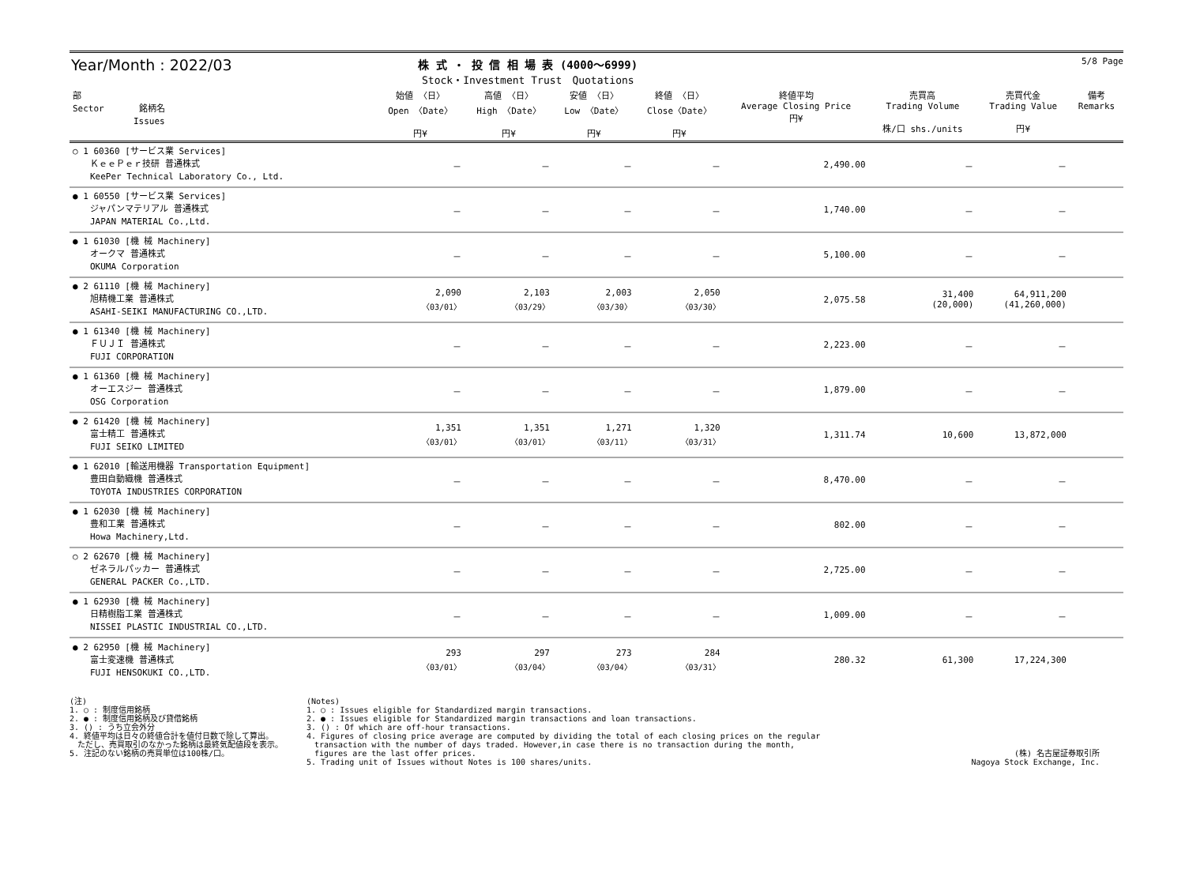Year/Month : 2022/03
株 式 ・ 投 信 相 場 表 (4000～6999)
Stock・Investment Trust　Quotations
5/8 Page
| 部 Sector 銘柄名 Issues | 始値 〈日〉 Open 〈Date〉 円¥ | 高値 〈日〉 High 〈Date〉 円¥ | 安値 〈日〉 Low 〈Date〉 円¥ | 終値 〈日〉 Close〈Date〉 円¥ | 終値平均 Average Closing Price 円¥ | 売買高 Trading Volume 株/口 shs./units | 売買代金 Trading Value 円¥ | 備考 Remarks |
| --- | --- | --- | --- | --- | --- | --- | --- | --- |
| ○ 1 60360 [サービス業 Services] ＫｅｅＰｅｒ技研 普通株式 KeePer Technical Laboratory Co., Ltd. | － | － | － | － | 2,490.00 | － | － | |
| ● 1 60550 [サービス業 Services] ジャパンマテリアル 普通株式 JAPAN MATERIAL Co.,Ltd. | － | － | － | － | 1,740.00 | － | － | |
| ● 1 61030 [機 械 Machinery] オークマ 普通株式 OKUMA Corporation | － | － | － | － | 5,100.00 | － | － | |
| ● 2 61110 [機 械 Machinery] 旭精機工業 普通株式 ASAHI-SEIKI MANUFACTURING CO.,LTD. | 2,090 〈03/01〉 | 2,103 〈03/29〉 | 2,003 〈03/30〉 | 2,050 〈03/30〉 | 2,075.58 | 31,400 (20,000) | 64,911,200 (41,260,000) | |
| ● 1 61340 [機 械 Machinery] ＦＵＪＩ 普通株式 FUJI CORPORATION | － | － | － | － | 2,223.00 | － | － | |
| ● 1 61360 [機 械 Machinery] オーエスジー 普通株式 OSG Corporation | － | － | － | － | 1,879.00 | － | － | |
| ● 2 61420 [機 械 Machinery] 富士精工 普通株式 FUJI SEIKO LIMITED | 1,351 〈03/01〉 | 1,351 〈03/01〉 | 1,271 〈03/11〉 | 1,320 〈03/31〉 | 1,311.74 | 10,600 | 13,872,000 | |
| ● 1 62010 [輸送用機器 Transportation Equipment] 豊田自動織機 普通株式 TOYOTA INDUSTRIES CORPORATION | － | － | － | － | 8,470.00 | － | － | |
| ● 1 62030 [機 械 Machinery] 豊和工業 普通株式 Howa Machinery,Ltd. | － | － | － | － | 802.00 | － | － | |
| ○ 2 62670 [機 械 Machinery] ゼネラルパッカー 普通株式 GENERAL PACKER Co.,LTD. | － | － | － | － | 2,725.00 | － | － | |
| ● 1 62930 [機 械 Machinery] 日精樹脂工業 普通株式 NISSEI PLASTIC INDUSTRIAL CO.,LTD. | － | － | － | － | 1,009.00 | － | － | |
| ● 2 62950 [機 械 Machinery] 富士変速機 普通株式 FUJI HENSOKUKI CO.,LTD. | 293 〈03/01〉 | 297 〈03/04〉 | 273 〈03/04〉 | 284 〈03/31〉 | 280.32 | 61,300 | 17,224,300 | |
(注)
1. ○ : 制度信用銘柄
2. ● : 制度信用銘柄及び貸借銘柄
3. () : うち立会外分
4. 終値平均は日々の終値合計を値付日数で除して算出。
　ただし、売買取引のなかった銘柄は最終気配値段を表示。
5. 注記のない銘柄の売買単位は100株/口。
(Notes)
1. ○ : Issues eligible for Standardized margin transactions.
2. ● : Issues eligible for Standardized margin transactions and loan transactions.
3. () : Of which are off-hour transactions.
4. Figures of closing price average are computed by dividing the total of each closing prices on the regular
　transaction with the number of days traded. However,in case there is no transaction during the month,
　figures are the last offer prices.
5. Trading unit of Issues without Notes is 100 shares/units.
(株) 名古屋証券取引所
Nagoya Stock Exchange, Inc.